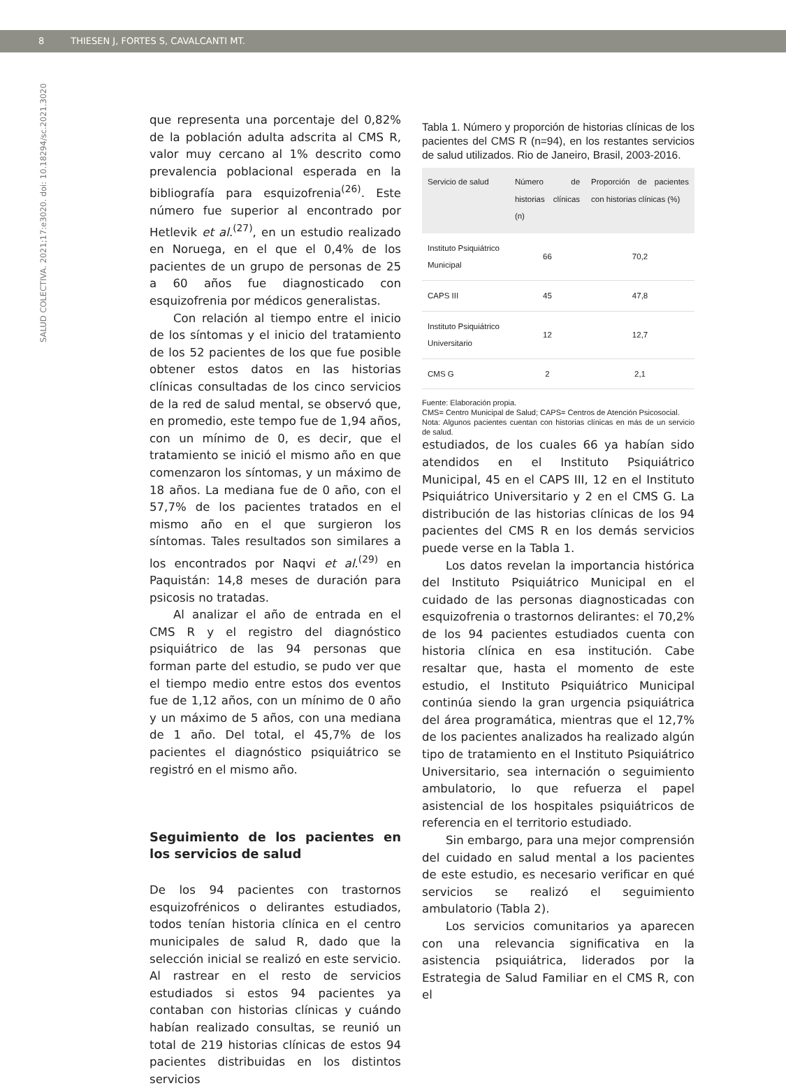8 THIESEN J, FORTES S, CAVALCANTI MT.
SALUD COLECTIVA. 2021;17:e3020. doi: 10.18294/sc.2021.3020
que representa una porcentaje del 0,82% de la población adulta adscrita al CMS R, valor muy cercano al 1% descrito como prevalencia poblacional esperada en la bibliografía para esquizofrenia<sup>(26)</sup>. Este número fue superior al encontrado por Hetlevik et al.<sup>(27)</sup>, en un estudio realizado en Noruega, en el que el 0,4% de los pacientes de un grupo de personas de 25 a 60 años fue diagnosticado con esquizofrenia por médicos generalistas.
Con relación al tiempo entre el inicio de los síntomas y el inicio del tratamiento de los 52 pacientes de los que fue posible obtener estos datos en las historias clínicas consultadas de los cinco servicios de la red de salud mental, se observó que, en promedio, este tempo fue de 1,94 años, con un mínimo de 0, es decir, que el tratamiento se inició el mismo año en que comenzaron los síntomas, y un máximo de 18 años. La mediana fue de 0 año, con el 57,7% de los pacientes tratados en el mismo año en el que surgieron los síntomas. Tales resultados son similares a los encontrados por Naqvi et al.<sup>(29)</sup> en Paquistán: 14,8 meses de duración para psicosis no tratadas.
Al analizar el año de entrada en el CMS R y el registro del diagnóstico psiquiátrico de las 94 personas que forman parte del estudio, se pudo ver que el tiempo medio entre estos dos eventos fue de 1,12 años, con un mínimo de 0 año y un máximo de 5 años, con una mediana de 1 año. Del total, el 45,7% de los pacientes el diagnóstico psiquiátrico se registró en el mismo año.
Seguimiento de los pacientes en los servicios de salud
De los 94 pacientes con trastornos esquizofrénicos o delirantes estudiados, todos tenían historia clínica en el centro municipales de salud R, dado que la selección inicial se realizó en este servicio. Al rastrear en el resto de servicios estudiados si estos 94 pacientes ya contaban con historias clínicas y cuándo habían realizado consultas, se reunió un total de 219 historias clínicas de estos 94 pacientes distribuidas en los distintos servicios
Tabla 1. Número y proporción de historias clínicas de los pacientes del CMS R (n=94), en los restantes servicios de salud utilizados. Rio de Janeiro, Brasil, 2003-2016.
| Servicio de salud | Número de historias clínicas (n) | Proporción de pacientes con historias clínicas (%) |
| --- | --- | --- |
| Instituto Psiquiátrico Municipal | 66 | 70,2 |
| CAPS III | 45 | 47,8 |
| Instituto Psiquiátrico Universitario | 12 | 12,7 |
| CMS G | 2 | 2,1 |
Fuente: Elaboración propia.
CMS= Centro Municipal de Salud; CAPS= Centros de Atención Psicosocial.
Nota: Algunos pacientes cuentan con historias clínicas en más de un servicio de salud.
estudiados, de los cuales 66 ya habían sido atendidos en el Instituto Psiquiátrico Municipal, 45 en el CAPS III, 12 en el Instituto Psiquiátrico Universitario y 2 en el CMS G. La distribución de las historias clínicas de los 94 pacientes del CMS R en los demás servicios puede verse en la Tabla 1.
Los datos revelan la importancia histórica del Instituto Psiquiátrico Municipal en el cuidado de las personas diagnosticadas con esquizofrenia o trastornos delirantes: el 70,2% de los 94 pacientes estudiados cuenta con historia clínica en esa institución. Cabe resaltar que, hasta el momento de este estudio, el Instituto Psiquiátrico Municipal continúa siendo la gran urgencia psiquiátrica del área programática, mientras que el 12,7% de los pacientes analizados ha realizado algún tipo de tratamiento en el Instituto Psiquiátrico Universitario, sea internación o seguimiento ambulatorio, lo que refuerza el papel asistencial de los hospitales psiquiátricos de referencia en el territorio estudiado.
Sin embargo, para una mejor comprensión del cuidado en salud mental a los pacientes de este estudio, es necesario verificar en qué servicios se realizó el seguimiento ambulatorio (Tabla 2).
Los servicios comunitarios ya aparecen con una relevancia significativa en la asistencia psiquiátrica, liderados por la Estrategia de Salud Familiar en el CMS R, con el